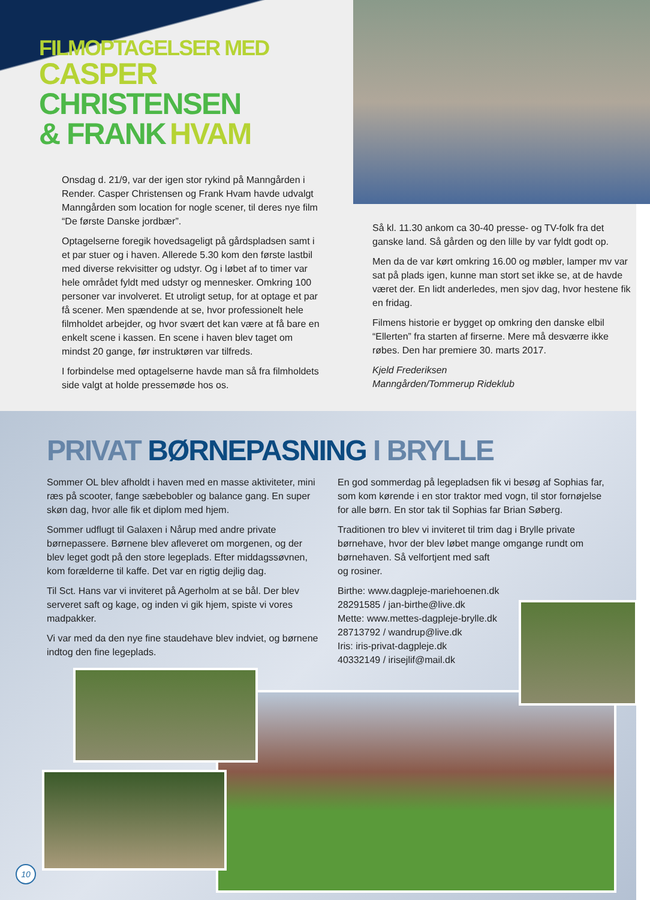FILMOPTAGELSER MED
CASPER CHRISTENSEN
& FRANK HVAM
Onsdag d. 21/9, var der igen stor rykind på Manngården i Render. Casper Christensen og Frank Hvam havde udvalgt Manngården som location for nogle scener, til deres nye film “De første Danske jordbær”.
Optagelserne foregik hovedsageligt på gårdspladsen samt i et par stuer og i haven. Allerede 5.30 kom den første lastbil med diverse rekvisitter og udstyr. Og i løbet af to timer var hele området fyldt med udstyr og mennesker. Omkring 100 personer var involveret. Et utroligt setup, for at optage et par få scener. Men spændende at se, hvor professionelt hele filmholdet arbejder, og hvor svært det kan være at få bare en enkelt scene i kassen. En scene i haven blev taget om mindst 20 gange, før instruktøren var tilfreds.
I forbindelse med optagelserne havde man så fra filmholdets side valgt at holde pressemøde hos os.
Så kl. 11.30 ankom ca 30-40 presse- og TV-folk fra det ganske land. Så gården og den lille by var fyldt godt op.
Men da de var kørt omkring 16.00 og møbler, lamper mv var sat på plads igen, kunne man stort set ikke se, at de havde været der. En lidt anderledes, men sjov dag, hvor hestene fik en fridag.
Filmens historie er bygget op omkring den danske elbil “Ellerten” fra starten af firserne. Mere må desværre ikke røbes. Den har premiere 30. marts 2017.
Kjeld Frederiksen
Manngården/Tommerup Rideklub
PRIVAT BØRNEPASNING I BRYLLE
Sommer OL blev afholdt i haven med en masse aktiviteter, mini ræs på scooter, fange sæbebobler og balance gang. En super skøn dag, hvor alle fik et diplom med hjem.
Sommer udflugt til Galaxen i Nårup med andre private børnepassere. Børnene blev afleveret om morgenen, og der blev leget godt på den store legeplads. Efter middagssøvnen, kom forælderne til kaffe. Det var en rigtig dejlig dag.
Til Sct. Hans var vi inviteret på Agerholm at se bål. Der blev serveret saft og kage, og inden vi gik hjem, spiste vi vores madpakker.
Vi var med da den nye fine staudehave blev indviet, og børnene indtog den fine legeplads.
En god sommerdag på legepladsen fik vi besøg af Sophias far, som kom kørende i en stor traktor med vogn, til stor fornøjelse for alle børn. En stor tak til Sophias far Brian Søberg.
Traditionen tro blev vi inviteret til trim dag i Brylle private børnehave, hvor der blev løbet mange omgange rundt om børnehaven. Så velfortjent med saft
og rosiner.
Birthe: www.dagpleje-mariehoenen.dk
28291585 / jan-birthe@live.dk
Mette: www.mettes-dagpleje-brylle.dk
28713792 / wandrup@live.dk
Iris: iris-privat-dagpleje.dk
40332149 / irisejlif@mail.dk
10